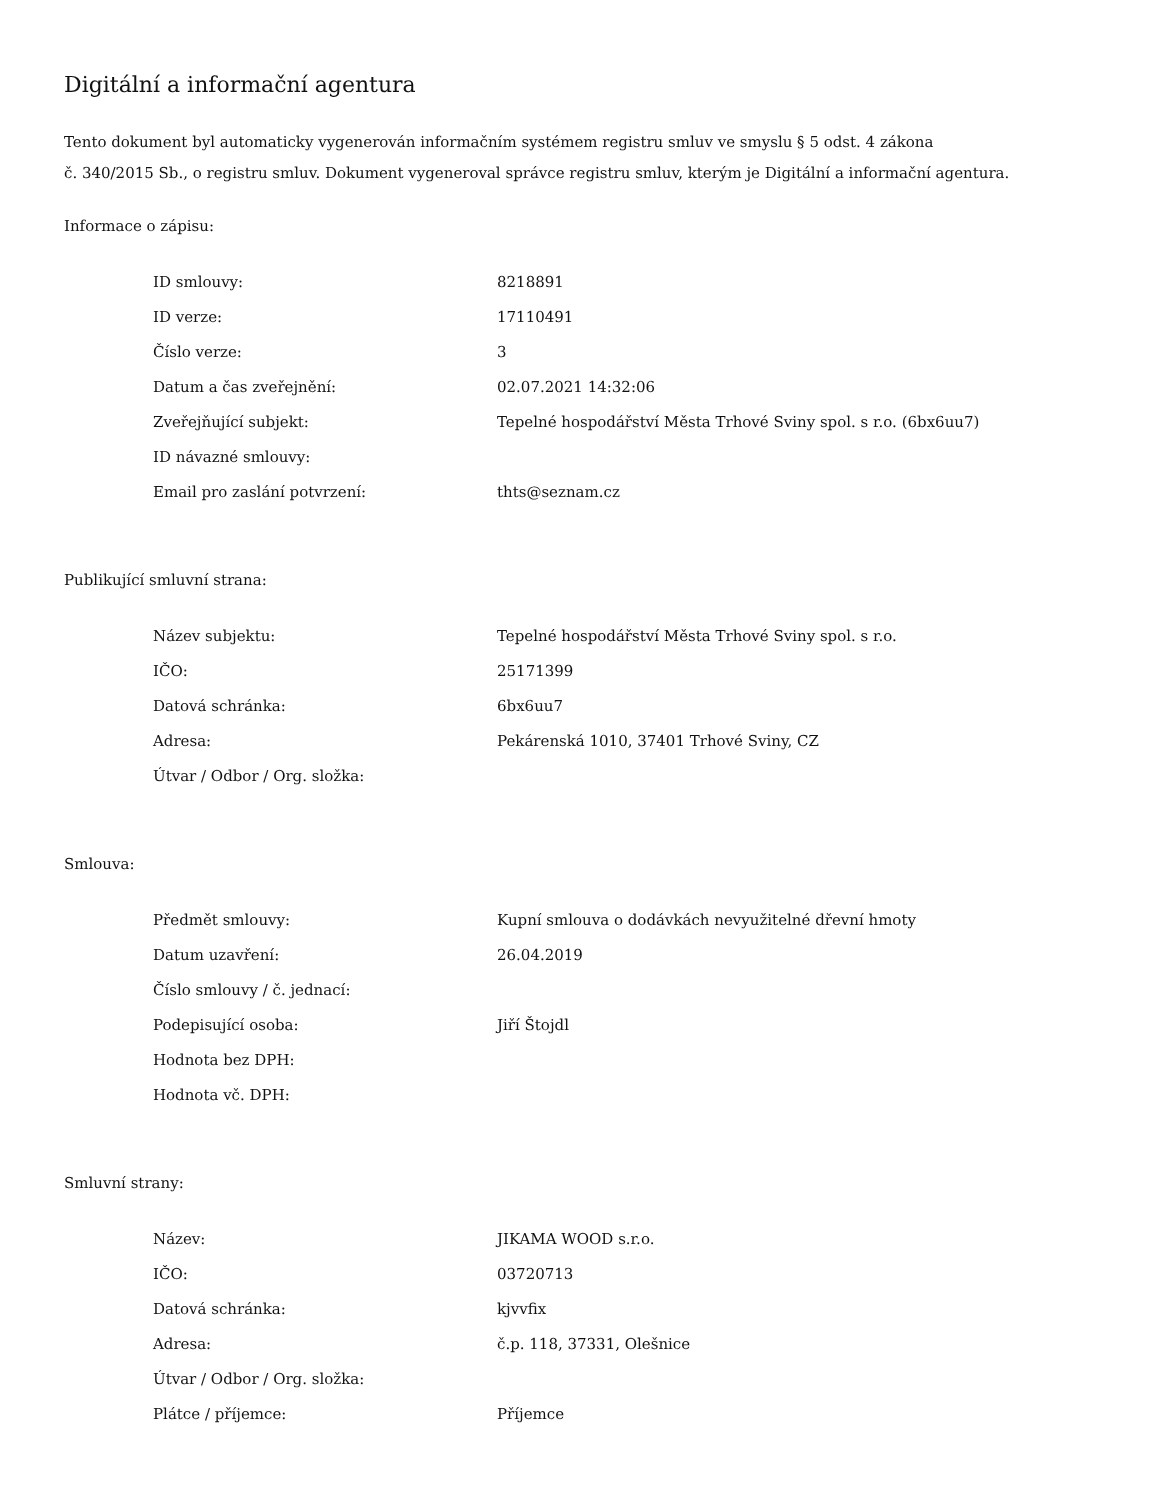Digitální a informační agentura
Tento dokument byl automaticky vygenerován informačním systémem registru smluv ve smyslu § 5 odst. 4 zákona
č. 340/2015 Sb., o registru smluv. Dokument vygeneroval správce registru smluv, kterým je Digitální a informační agentura.
Informace o zápisu:
| ID smlouvy: | 8218891 |
| ID verze: | 17110491 |
| Číslo verze: | 3 |
| Datum a čas zveřejnění: | 02.07.2021 14:32:06 |
| Zveřejňující subjekt: | Tepelné hospodářství Města Trhové Sviny spol. s r.o. (6bx6uu7) |
| ID návazné smlouvy: | |
| Email pro zaslání potvrzení: | thts@seznam.cz |
Publikující smluvní strana:
| Název subjektu: | Tepelné hospodářství Města Trhové Sviny spol. s r.o. |
| IČO: | 25171399 |
| Datová schránka: | 6bx6uu7 |
| Adresa: | Pekárenská 1010, 37401 Trhové Sviny, CZ |
| Útvar / Odbor / Org. složka: | |
Smlouva:
| Předmět smlouvy: | Kupní smlouva o dodávkách nevyužitelné dřevní hmoty |
| Datum uzavření: | 26.04.2019 |
| Číslo smlouvy / č. jednací: | |
| Podepisující osoba: | Jiří Štojdl |
| Hodnota bez DPH: | |
| Hodnota vč. DPH: | |
Smluvní strany:
| Název: | JIKAMA WOOD s.r.o. |
| IČO: | 03720713 |
| Datová schránka: | kjvvfix |
| Adresa: | č.p. 118, 37331, Olešnice |
| Útvar / Odbor / Org. složka: | |
| Plátce / příjemce: | Příjemce |